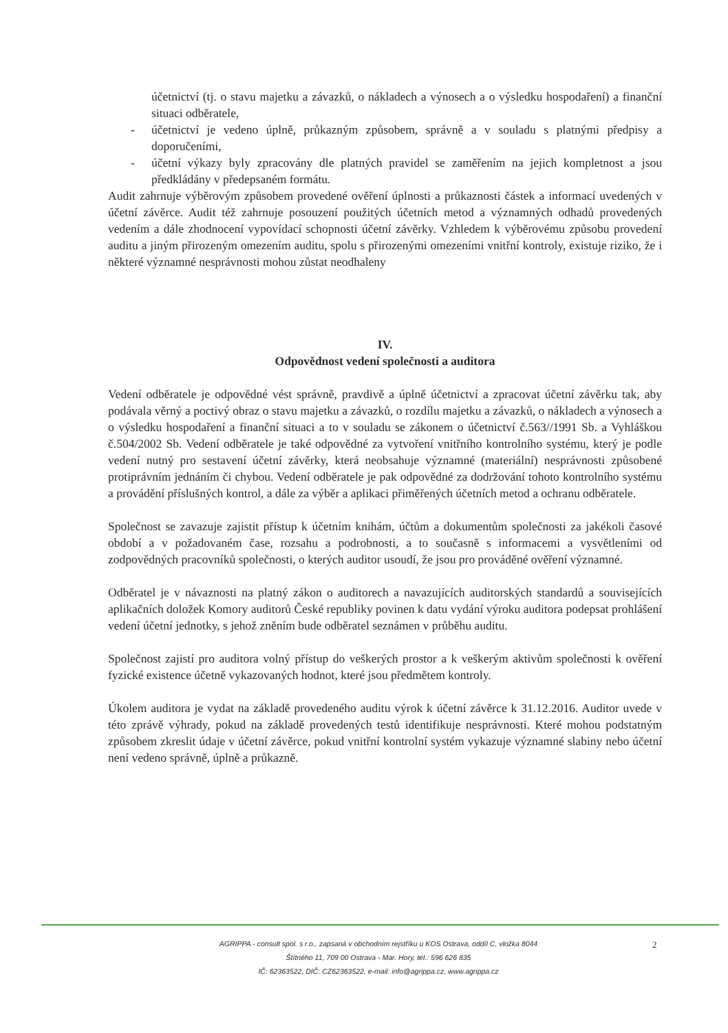účetnictví (tj. o stavu majetku a závazků, o nákladech a výnosech a o výsledku hospodaření) a finanční situaci odběratele,
- účetnictví je vedeno úplně, průkazným způsobem, správně a v souladu s platnými předpisy a doporučeními,
- účetní výkazy byly zpracovány dle platných pravidel se zaměřením na jejich kompletnost a jsou předkládány v předepsaném formátu.
Audit zahrnuje výběrovým způsobem provedené ověření úplnosti a průkaznosti částek a informací uvedených v účetní závěrce. Audit též zahrnuje posouzení použitých účetních metod a významných odhadů provedených vedením a dále zhodnocení vypovídací schopnosti účetní závěrky. Vzhledem k výběrovému způsobu provedení auditu a jiným přirozeným omezením auditu, spolu s přirozenými omezeními vnitřní kontroly, existuje riziko, že i některé významné nesprávnosti mohou zůstat neodhaleny
IV.
Odpovědnost vedení společnosti a auditora
Vedení odběratele je odpovědné vést správně, pravdivě a úplně účetnictví a zpracovat účetní závěrku tak, aby podávala věrný a poctivý obraz o stavu majetku a závazků, o rozdílu majetku a závazků, o nákladech a výnosech a o výsledku hospodaření a finanční situaci a to v souladu se zákonem o účetnictví č.563//1991 Sb. a Vyhláškou č.504/2002 Sb. Vedení odběratele je také odpovědné za vytvoření vnitřního kontrolního systému, který je podle vedení nutný pro sestavení účetní závěrky, která neobsahuje významné (materiální) nesprávnosti způsobené protiprávním jednáním či chybou. Vedení odběratele je pak odpovědné za dodržování tohoto kontrolního systému a provádění příslušných kontrol, a dále za výběr a aplikaci přiměřených účetních metod a ochranu odběratele.
Společnost se zavazuje zajistit přístup k účetním knihám, účtům a dokumentům společnosti za jakékoli časové období a v požadovaném čase, rozsahu a podrobnosti, a to současně s informacemi a vysvětleními od zodpovědných pracovníků společnosti, o kterých auditor usoudí, že jsou pro prováděné ověření významné.
Odběratel je v návaznosti na platný zákon o auditorech a navazujících auditorských standardů a souvisejících aplikačních doložek Komory auditorů České republiky povinen k datu vydání výroku auditora podepsat prohlášení vedení účetní jednotky, s jehož zněním bude odběratel seznámen v průběhu auditu.
Společnost zajistí pro auditora volný přístup do veškerých prostor a k veškerým aktivům společnosti k ověření fyzické existence účetně vykazovaných hodnot, které jsou předmětem kontroly.
Úkolem auditora je vydat na základě provedeného auditu výrok k účetní závěrce k 31.12.2016. Auditor uvede v této zprávě výhrady, pokud na základě provedených testů identifikuje nesprávnosti. Které mohou podstatným způsobem zkreslit údaje v účetní závěrce, pokud vnitřní kontrolní systém vykazuje významné slabiny nebo účetní není vedeno správně, úplně a průkazně.
AGRIPPA - consult spol. s r.o., zapsaná v obchodním rejstříku u KOS Ostrava, oddíl C, vložka 8044
Štítného 11, 709 00 Ostrava - Mar. Hory, tel.: 596 626 835
IČ: 62363522, DIČ: CZ62363522, e-mail: info@agrippa.cz, www.agrippa.cz
2